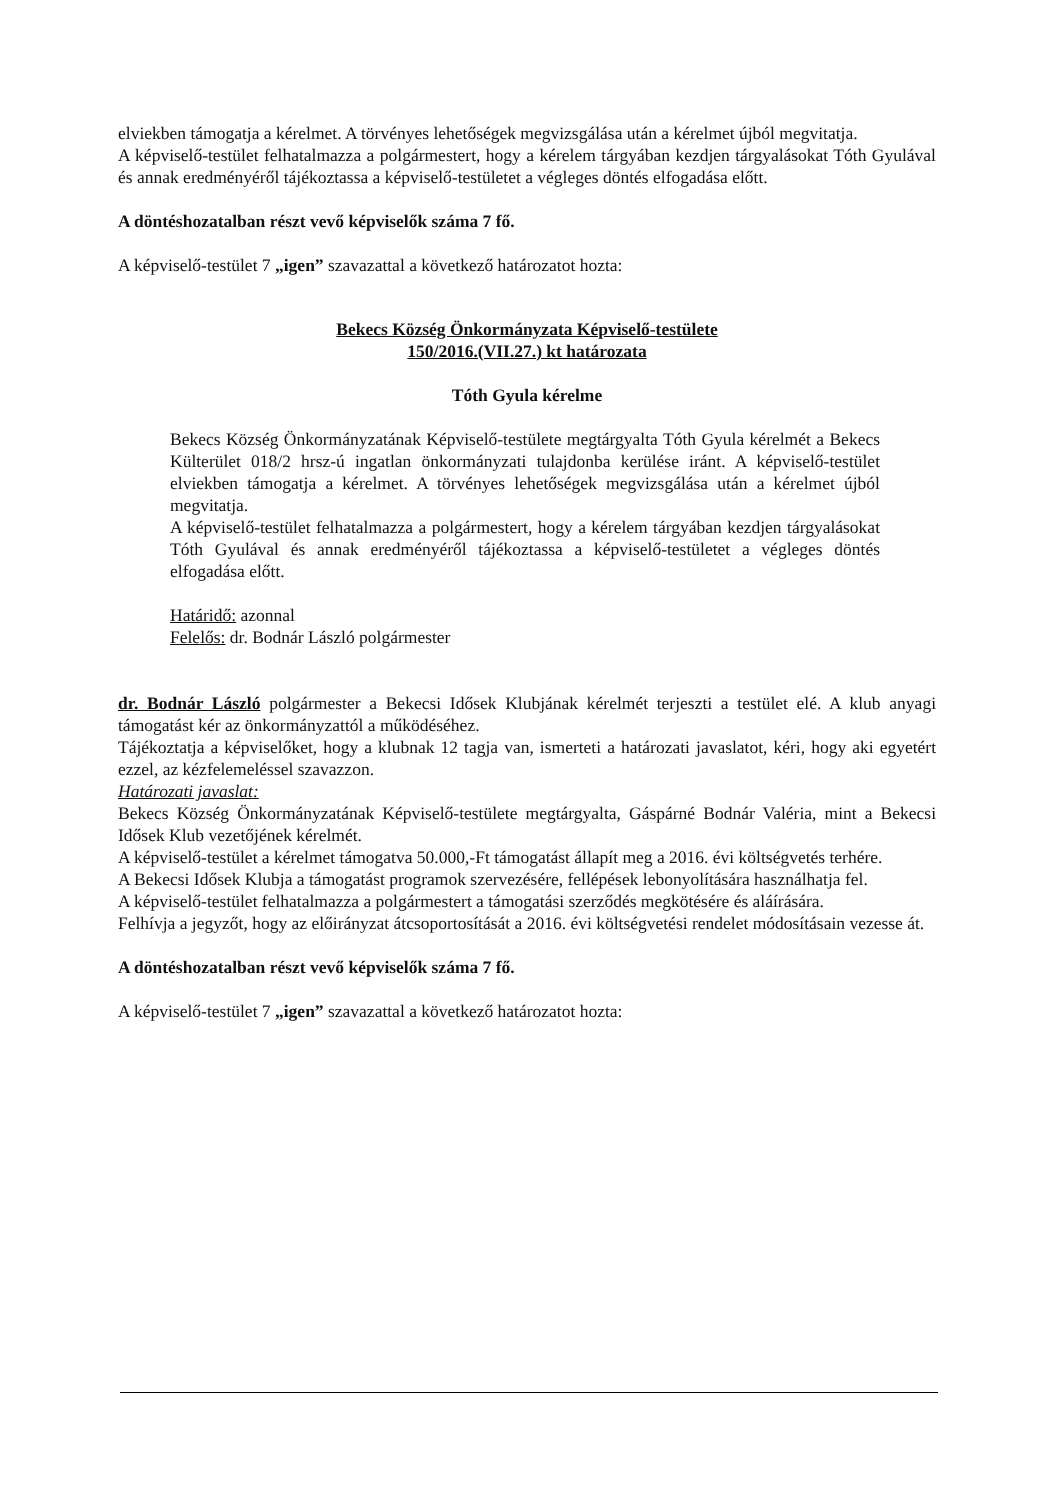elviekben támogatja a kérelmet. A törvényes lehetőségek megvizsgálása után a kérelmet újból megvitatja.
A képviselő-testület felhatalmazza a polgármestert, hogy a kérelem tárgyában kezdjen tárgyalásokat Tóth Gyulával és annak eredményéről tájékoztassa a képviselő-testületet a végleges döntés elfogadása előtt.
A döntéshozatalban részt vevő képviselők száma 7 fő.
A képviselő-testület 7 „igen” szavazattal a következő határozatot hozta:
Bekecs Község Önkormányzata Képviselő-testülete
150/2016.(VII.27.) kt határozata
Tóth Gyula kérelme
Bekecs Község Önkormányzatának Képviselő-testülete megtárgyalta Tóth Gyula kérelmét a Bekecs Külterület 018/2 hrsz-ú ingatlan önkormányzati tulajdonba kerülése iránt. A képviselő-testület elviekben támogatja a kérelmet. A törvényes lehetőségek megvizsgálása után a kérelmet újból megvitatja.
A képviselő-testület felhatalmazza a polgármestert, hogy a kérelem tárgyában kezdjen tárgyalásokat Tóth Gyulával és annak eredményéről tájékoztassa a képviselő-testületet a végleges döntés elfogadása előtt.
Határidő: azonnal
Felelős: dr. Bodnár László polgármester
dr. Bodnár László polgármester a Bekecsi Idősek Klubjának kérelmét terjeszti a testület elé. A klub anyagi támogatást kér az önkormányzattól a működéséhez.
Tájékoztatja a képviselőket, hogy a klubnak 12 tagja van, ismerteti a határozati javaslatot, kéri, hogy aki egyetért ezzel, az kézfelemeléssel szavazzon.
Határozati javaslat:
Bekecs Község Önkormányzatának Képviselő-testülete megtárgyalta, Gáspárné Bodnár Valéria, mint a Bekecsi Idősek Klub vezetőjének kérelmét.
A képviselő-testület a kérelmet támogatva 50.000,-Ft támogatást állapít meg a 2016. évi költségvetés terhére.
A Bekecsi Idősek Klubja a támogatást programok szervezésére, fellépések lebonyolítására használhatja fel.
A képviselő-testület felhatalmazza a polgármestert a támogatási szerződés megkötésére és aláírására.
Felhívja a jegyzőt, hogy az előirányzat átcsoportosítását a 2016. évi költségvetési rendelet módosításain vezesse át.
A döntéshozatalban részt vevő képviselők száma 7 fő.
A képviselő-testület 7 „igen” szavazattal a következő határozatot hozta: